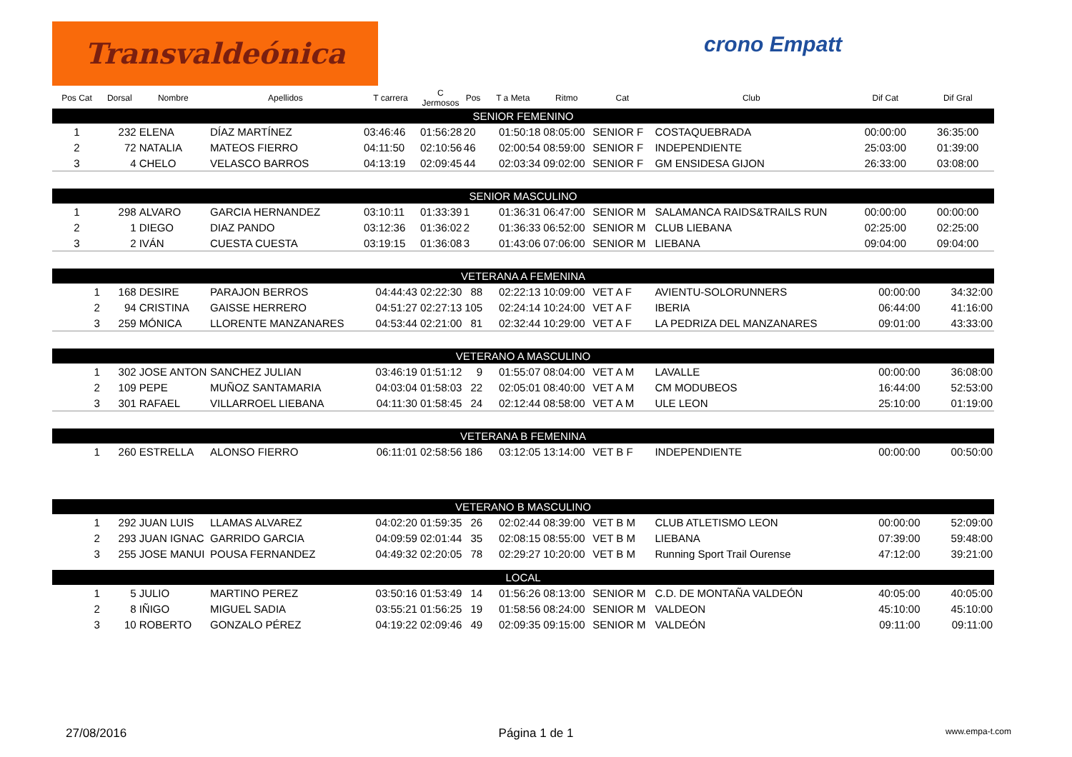Transvaldeónica crono Empatt
| Pos Cat | Dorsal | Nombre | Apellidos | T carrera | C Jermosos | Pos | T a Meta | Ritmo | Cat | Club | Dif Cat | Dif Gral |
| --- | --- | --- | --- | --- | --- | --- | --- | --- | --- | --- | --- | --- |
| SENIOR FEMENINO | | | | | | | | | | | | |
| 1 | 232 | ELENA | DÍAZ MARTÍNEZ | 03:46:46 | 01:56:28 | 20 | 01:50:18 | 08:05:00 | SENIOR F | COSTAQUEBRADA | 00:00:00 | 36:35:00 |
| 2 | 72 | NATALIA | MATEOS FIERRO | 04:11:50 | 02:10:56 | 46 | 02:00:54 | 08:59:00 | SENIOR F | INDEPENDIENTE | 25:03:00 | 01:39:00 |
| 3 | 4 | CHELO | VELASCO BARROS | 04:13:19 | 02:09:45 | 44 | 02:03:34 | 09:02:00 | SENIOR F | GM ENSIDESA GIJON | 26:33:00 | 03:08:00 |
| SENIOR MASCULINO | | | | | | | | | | | | |
| 1 | 298 | ALVARO | GARCIA HERNANDEZ | 03:10:11 | 01:33:39 | 1 | 01:36:31 | 06:47:00 | SENIOR M | SALAMANCA RAIDS&TRAILS RUN | 00:00:00 | 00:00:00 |
| 2 | 1 | DIEGO | DIAZ PANDO | 03:12:36 | 01:36:02 | 2 | 01:36:33 | 06:52:00 | SENIOR M | CLUB LIEBANA | 02:25:00 | 02:25:00 |
| 3 | 2 | IVÁN | CUESTA CUESTA | 03:19:15 | 01:36:08 | 3 | 01:43:06 | 07:06:00 | SENIOR M | LIEBANA | 09:04:00 | 09:04:00 |
| VETERANA A FEMENINA | | | | | | | | | | | | |
| 1 | 168 | DESIRE | PARAJON BERROS | 04:44:43 | 02:22:30 | 88 | 02:22:13 | 10:09:00 | VET A F | AVIENTU-SOLORUNNERS | 00:00:00 | 34:32:00 |
| 2 | 94 | CRISTINA | GAISSE HERRERO | 04:51:27 | 02:27:13 | 105 | 02:24:14 | 10:24:00 | VET A F | IBERIA | 06:44:00 | 41:16:00 |
| 3 | 259 | MÓNICA | LLORENTE MANZANARES | 04:53:44 | 02:21:00 | 81 | 02:32:44 | 10:29:00 | VET A F | LA PEDRIZA DEL MANZANARES | 09:01:00 | 43:33:00 |
| VETERANO A MASCULINO | | | | | | | | | | | | |
| 1 | 302 | JOSE ANTON | SANCHEZ JULIAN | 03:46:19 | 01:51:12 | 9 | 01:55:07 | 08:04:00 | VET A M | LAVALLE | 00:00:00 | 36:08:00 |
| 2 | 109 | PEPE | MUÑOZ SANTAMARIA | 04:03:04 | 01:58:03 | 22 | 02:05:01 | 08:40:00 | VET A M | CM MODUBEOS | 16:44:00 | 52:53:00 |
| 3 | 301 | RAFAEL | VILLARROEL LIEBANA | 04:11:30 | 01:58:45 | 24 | 02:12:44 | 08:58:00 | VET A M | ULE LEON | 25:10:00 | 01:19:00 |
| VETERANA B FEMENINA | | | | | | | | | | | | |
| 1 | 260 | ESTRELLA | ALONSO FIERRO | 06:11:01 | 02:58:56 | 186 | 03:12:05 | 13:14:00 | VET B F | INDEPENDIENTE | 00:00:00 | 00:50:00 |
| VETERANO B MASCULINO | | | | | | | | | | | | |
| 1 | 292 | JUAN LUIS | LLAMAS ALVAREZ | 04:02:20 | 01:59:35 | 26 | 02:02:44 | 08:39:00 | VET B M | CLUB ATLETISMO LEON | 00:00:00 | 52:09:00 |
| 2 | 293 | JUAN IGNAC | GARRIDO GARCIA | 04:09:59 | 02:01:44 | 35 | 02:08:15 | 08:55:00 | VET B M | LIEBANA | 07:39:00 | 59:48:00 |
| 3 | 255 | JOSE MANUI | POUSA FERNANDEZ | 04:49:32 | 02:20:05 | 78 | 02:29:27 | 10:20:00 | VET B M | Running Sport Trail Ourense | 47:12:00 | 39:21:00 |
| LOCAL | | | | | | | | | | | | |
| 1 | 5 | JULIO | MARTINO PEREZ | 03:50:16 | 01:53:49 | 14 | 01:56:26 | 08:13:00 | SENIOR M | C.D. DE MONTAÑA VALDEÓN | 40:05:00 | 40:05:00 |
| 2 | 8 | IÑIGO | MIGUEL SADIA | 03:55:21 | 01:56:25 | 19 | 01:58:56 | 08:24:00 | SENIOR M | VALDEON | 45:10:00 | 45:10:00 |
| 3 | 10 | ROBERTO | GONZALO PÉREZ | 04:19:22 | 02:09:46 | 49 | 02:09:35 | 09:15:00 | SENIOR M | VALDEÓN | 09:11:00 | 09:11:00 |
27/08/2016 Página 1 de 1 www.empa-t.com